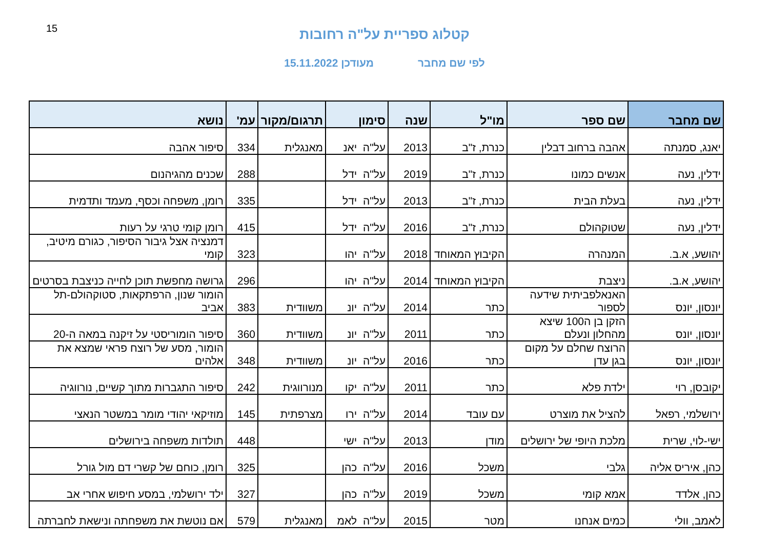15
קטלוג ספריית על"ה רחובות
לפי שם מחבר מעודכן 15.11.2022
| שם מחבר | שם ספר | מו"ל | שנה | סימון | תרגום/מקור | עמ' | נושא |
| --- | --- | --- | --- | --- | --- | --- | --- |
| יאנג, סמנתה | אהבה ברחוב דבלין | כנרת, ז"ב | 2013 | על"ה יאנ | מאנגלית | 334 | סיפור אהבה |
| ידלין, נעה | אנשים כמונו | כנרת, ז"ב | 2019 | על"ה ידל | | 288 | שכנים מהגיהנום |
| ידלין, נעה | בעלת הבית | כנרת, ז"ב | 2013 | על"ה ידל | | 335 | רומן, משפחה וכסף, מעמד ותדמית |
| ידלין, נעה | שטוקהולם | כנרת, ז"ב | 2016 | על"ה ידל | | 415 | רומן קומי טרגי על רעות |
| יהושע, א.ב. | המנהרה | הקיבוץ המאוחד | 2018 | על"ה יהו | | 323 | דמנציה אצל גיבור הסיפור, כגורם מיטיב, קומי |
| יהושע, א.ב. | ניצבת | הקיבוץ המאוחד | 2014 | על"ה יהו | | 296 | גרושה מחפשת תוכן לחייה כניצבת בסרטים |
| יונסון, יונס | האנאלפביתית שידעה לספור | כתר | 2014 | על"ה יונ | משוודית | 383 | הומור שנון, הרפתקאות, סטוקהולם-תל אביב |
| יונסון, יונס | הזקן בן ה100 שיצא מהחלון ונעלם | כתר | 2011 | על"ה יונ | משוודית | 360 | סיפור הומוריסטי על זיקנה במאה ה-20 |
| יונסון, יונס | הרוצח שחלם על מקום בגן עדן | כתר | 2016 | על"ה יונ | משוודית | 348 | הומור, מסע של רוצח פראי שמצא את אלהים |
| יקובסן, רוי | ילדת פלא | כתר | 2011 | על"ה יקו | מנורווגית | 242 | סיפור התגברות מתוך קשיים, נורווגיה |
| ירושלמי, רפאל | להציל את מוצרט | עם עובד | 2014 | על"ה ירו | מצרפתית | 145 | מוזיקאי יהודי מומר במשטר הנאצי |
| ישי-לוי, שרית | מלכת היופי של ירושלים | מודן | 2013 | על"ה ישי | | 448 | תולדות משפחה בירושלים |
| כהן, איריס אליה | גלבי | משכל | 2016 | על"ה כהן | | 325 | רומן, כוחם של קשרי דם מול גורל |
| כהן, אלדד | אמא קומי | משכל | 2019 | על"ה כהן | | 327 | ילד ירושלמי, במסע חיפוש אחרי אב |
| לאמב, וולי | כמים אנחנו | מטר | 2015 | על"ה לאמ | מאנגלית | 579 | אם נוטשת את משפחתה ונישאת לחברתה |